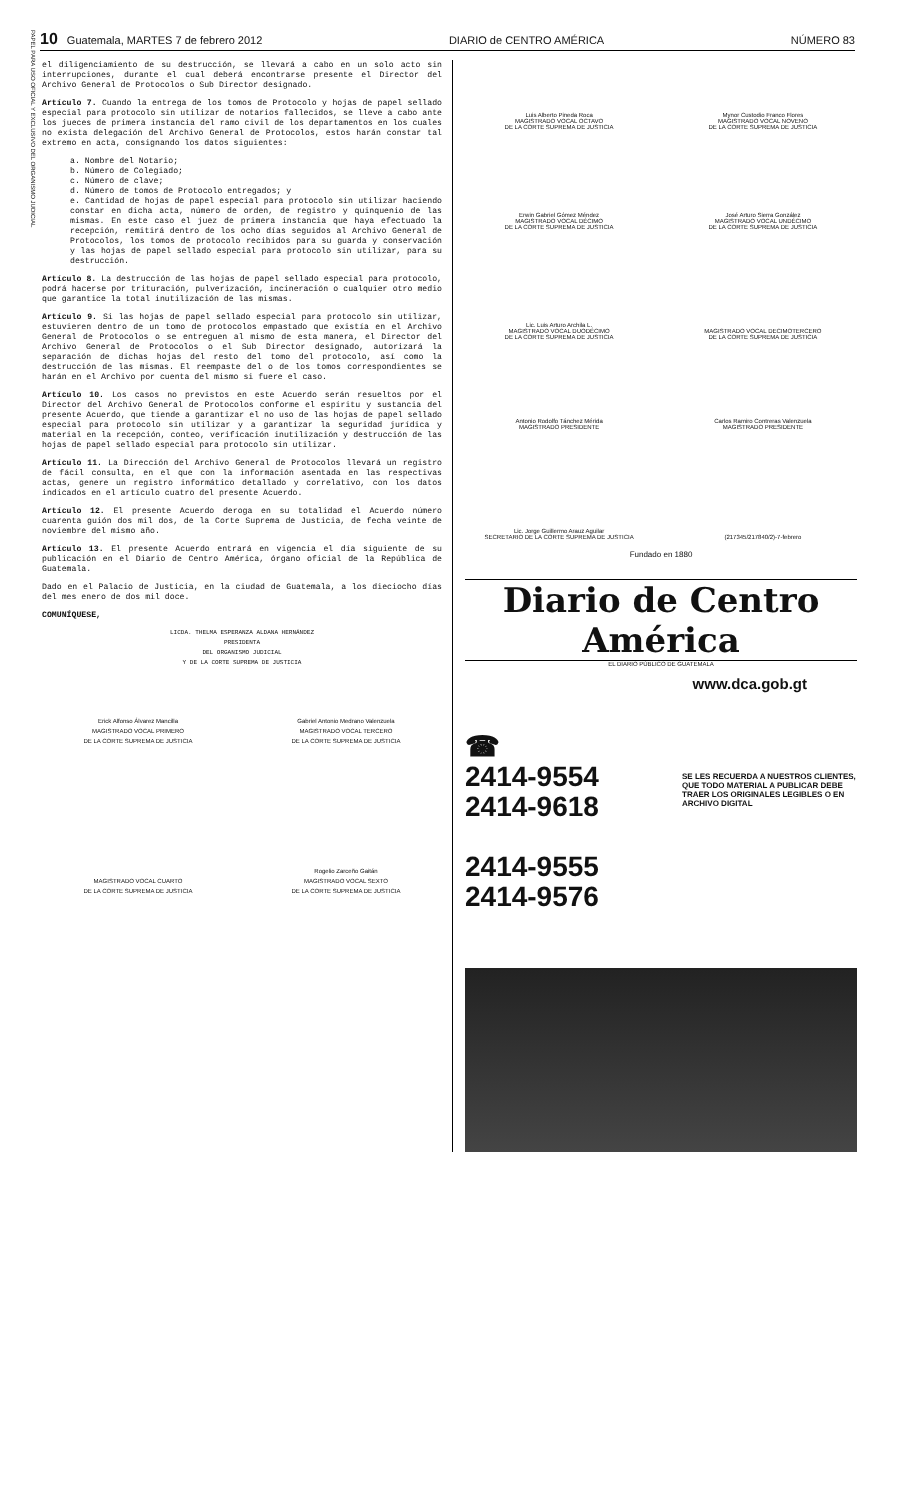PAPEL PARA USO OFICIAL Y EXCLUSIVO DEL ORGANISMO JUDICIAL
10 Guatemala, MARTES 7 de febrero 2012 DIARIO de CENTRO AMÉRICA NÚMERO 83
el diligenciamiento de su destrucción, se llevará a cabo en un solo acto sin interrupciones, durante el cual deberá encontrarse presente el Director del Archivo General de Protocolos o Sub Director designado.
Artículo 7. Cuando la entrega de los tomos de Protocolo y hojas de papel sellado especial para protocolo sin utilizar de notarios fallecidos, se lleve a cabo ante los jueces de primera instancia del ramo civil de los departamentos en los cuales no exista delegación del Archivo General de Protocolos, estos harán constar tal extremo en acta, consignando los datos siguientes:
a. Nombre del Notario;
b. Número de Colegiado;
c. Número de clave;
d. Número de tomos de Protocolo entregados; y
e. Cantidad de hojas de papel especial para protocolo sin utilizar haciendo constar en dicha acta, número de orden, de registro y quinquenio de las mismas. En este caso el juez de primera instancia que haya efectuado la recepción, remitirá dentro de los ocho días seguidos al Archivo General de Protocolos, los tomos de protocolo recibidos para su guarda y conservación y las hojas de papel sellado especial para protocolo sin utilizar, para su destrucción.
Artículo 8. La destrucción de las hojas de papel sellado especial para protocolo, podrá hacerse por trituración, pulverización, incineración o cualquier otro medio que garantice la total inutilización de las mismas.
Artículo 9. Si las hojas de papel sellado especial para protocolo sin utilizar, estuvieren dentro de un tomo de protocolos empastado que existía en el Archivo General de Protocolos o se entreguen al mismo de esta manera, el Director del Archivo General de Protocolos o el Sub Director designado, autorizará la separación de dichas hojas del resto del tomo del protocolo, así como la destrucción de las mismas. El reempaste del o de los tomos correspondientes se harán en el Archivo por cuenta del mismo si fuere el caso.
Artículo 10. Los casos no previstos en este Acuerdo serán resueltos por el Director del Archivo General de Protocolos conforme el espíritu y sustancia del presente Acuerdo, que tiende a garantizar el no uso de las hojas de papel sellado especial para protocolo sin utilizar y a garantizar la seguridad jurídica y material en la recepción, conteo, verificación inutilización y destrucción de las hojas de papel sellado especial para protocolo sin utilizar.
Artículo 11. La Dirección del Archivo General de Protocolos llevará un registro de fácil consulta, en el que con la información asentada en las respectivas actas, genere un registro informático detallado y correlativo, con los datos indicados en el artículo cuatro del presente Acuerdo.
Artículo 12. El presente Acuerdo deroga en su totalidad el Acuerdo número cuarenta guión dos mil dos, de la Corte Suprema de Justicia, de fecha veinte de noviembre del mismo año.
Artículo 13. El presente Acuerdo entrará en vigencia el día siguiente de su publicación en el Diario de Centro América, órgano oficial de la República de Guatemala.
Dado en el Palacio de Justicia, en la ciudad de Guatemala, a los dieciocho días del mes enero de dos mil doce.
COMUNÍQUESE,
LICDA. THELMA ESPERANZA ALDANA HERNÁNDEZ
PRESIDENTA
DEL ORGANISMO JUDICIAL
Y DE LA CORTE SUPREMA DE JUSTICIA
Erick Alfonso Álvarez Mancilla
MAGISTRADO VOCAL PRIMERO
DE LA CORTE SUPREMA DE JUSTICIA
Gabriel Antonio Medrano Valenzuela
MAGISTRADO VOCAL TERCERO
DE LA CORTE SUPREMA DE JUSTICIA
MAGISTRADO VOCAL CUARTO
DE LA CORTE SUPREMA DE JUSTICIA
Rogelio Zarceño Gaitán
MAGISTRADO VOCAL SEXTO
DE LA CORTE SUPREMA DE JUSTICIA
Luis Alberto Pineda Roca
MAGISTRADO VOCAL OCTAVO
DE LA CORTE SUPREMA DE JUSTICIA
Mynor Custodio Franco Flores
MAGISTRADO VOCAL NOVENO
DE LA CORTE SUPREMA DE JUSTICIA
Erwin Gabriel Gómez Méndez
MAGISTRADO VOCAL DÉCIMO
DE LA CORTE SUPREMA DE JUSTICIA
José Arturo Sierra González
MAGISTRADO VOCAL UNDÉCIMO
DE LA CORTE SUPREMA DE JUSTICIA
Lic. Luis Arturo Archila L.
MAGISTRADO VOCAL DUODÉCIMO
DE LA CORTE SUPREMA DE JUSTICIA
MAGISTRADO VOCAL DECIMOTERCERO
DE LA CORTE SUPREMA DE JUSTICIA
Antonio Rodolfo Tánchez Mérida
MAGISTRADO PRESIDENTE
Carlos Ramiro Contreras Valenzuela
MAGISTRADO PRESIDENTE
Lic. Jorge Guillermo Arauz Aguilar
SECRETARIO DE LA CORTE SUPREMA DE JUSTICIA
(217345/217840/2)-7-febrero
Fundado en 1880
Diario de Centro América
EL DIARIO PÚBLICO DE GUATEMALA
www.dca.gob.gt
☎
2414-9554
2414-9618
2414-9555
2414-9576
SE LES RECUERDA A NUESTROS CLIENTES, QUE TODO MATERIAL A PUBLICAR DEBE TRAER LOS ORIGINALES LEGIBLES O EN ARCHIVO DIGITAL